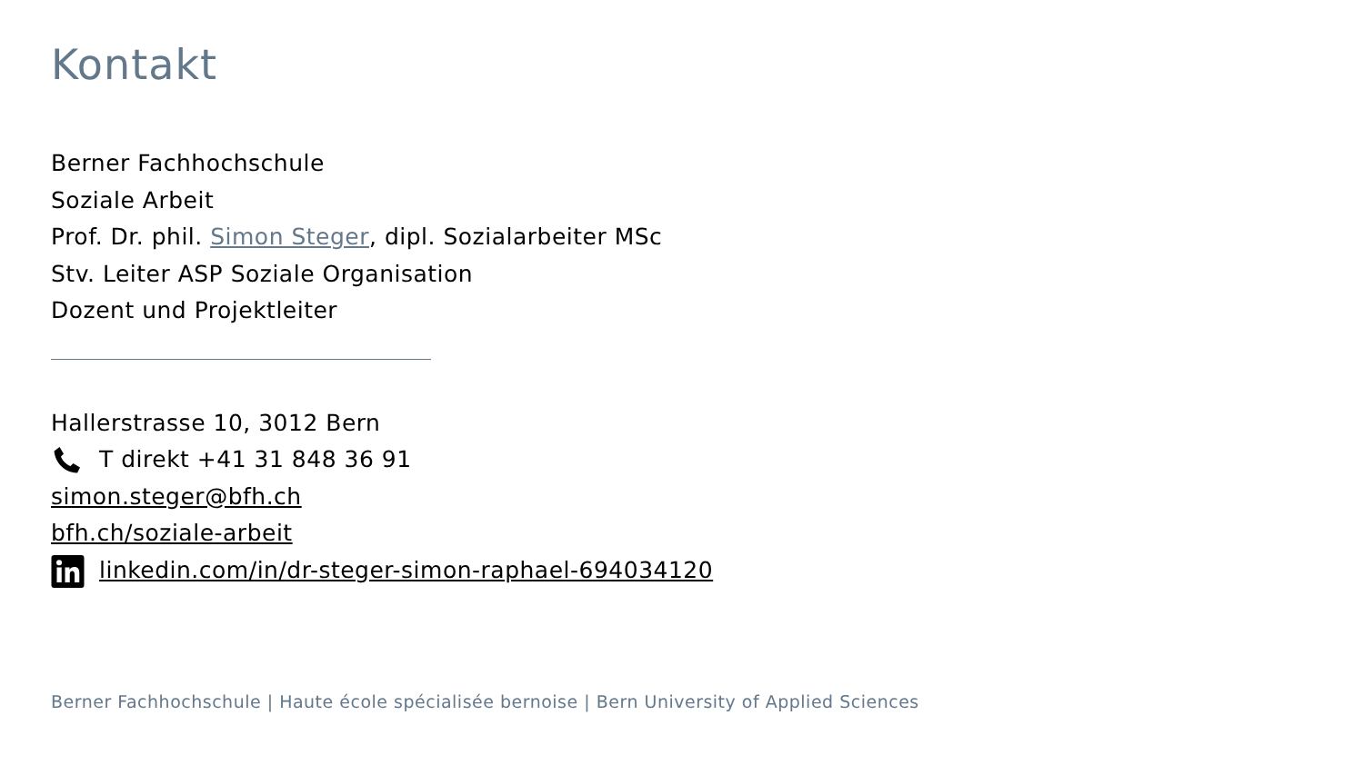Kontakt
Berner Fachhochschule
Soziale Arbeit
Prof. Dr. phil. Simon Steger, dipl. Sozialarbeiter MSc
Stv. Leiter ASP Soziale Organisation
Dozent und Projektleiter
Hallerstrasse 10, 3012 Bern
T direkt +41 31 848 36 91
simon.steger@bfh.ch
bfh.ch/soziale-arbeit
linkedin.com/in/dr-steger-simon-raphael-694034120
Berner Fachhochschule | Haute école spécialisée bernoise | Bern University of Applied Sciences